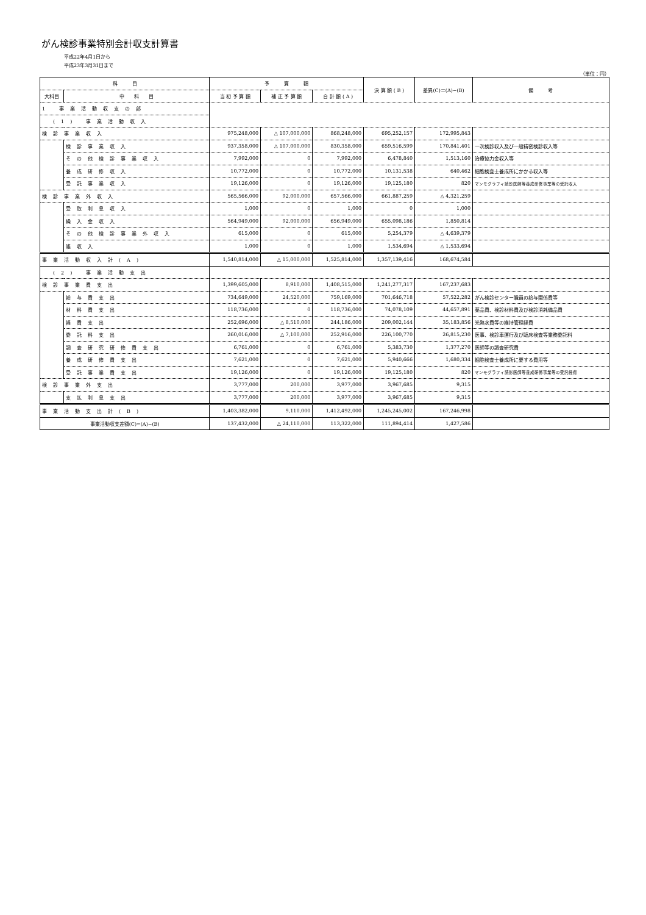がん検診事業特別会計収支計算書
平成22年4月1日から
平成23年3月31日まで
（単位：円）
| 科 目 | | 予 算 額 | | | 決 算 額 ( B ) | 差異(C)＝(A)−(B) | 備 考 |
| --- | --- | --- | --- | --- | --- | --- | --- |
| 大科目 | 中 科 目 | 当 初 予 算 額 | 補 正 予 算 額 | 合 計 額 ( A ) | | | |
| 1 事業活動収支の部 | | | | | | | |
| (1) 事業活動収入 | | | | | | | |
| 検診事業収入 | | 975,248,000 | △ 107,000,000 | 868,248,000 | 695,252,157 | 172,995,843 | |
| | 検診事業収入 | 937,358,000 | △ 107,000,000 | 830,358,000 | 659,516,599 | 170,841,401 | 一次検診収入及び一般精密検診収入等 |
| | その他検診事業収入 | 7,992,000 | 0 | 7,992,000 | 6,478,840 | 1,513,160 | 治療協力金収入等 |
| | 養成研修収入 | 10,772,000 | 0 | 10,772,000 | 10,131,538 | 640,462 | 細胞検査士養成所にかかる収入等 |
| | 受託事業収入 | 19,126,000 | 0 | 19,126,000 | 19,125,180 | 820 | マンモグラフィ読影医師等養成研修事業等の受託収入 |
| 検診事業外収入 | | 565,566,000 | 92,000,000 | 657,566,000 | 661,887,259 | △ 4,321,259 | |
| | 受取利息収入 | 1,000 | 0 | 1,000 | 0 | 1,000 | |
| | 繰入金収入 | 564,949,000 | 92,000,000 | 656,949,000 | 655,098,186 | 1,850,814 | |
| | その他検診事業外収入 | 615,000 | 0 | 615,000 | 5,254,379 | △ 4,639,379 | |
| | 雑収入 | 1,000 | 0 | 1,000 | 1,534,694 | △ 1,533,694 | |
| 事業活動収入計(A) | | 1,540,814,000 | △ 15,000,000 | 1,525,814,000 | 1,357,139,416 | 168,674,584 | |
| (2) 事業活動支出 | | | | | | | |
| 検診事業費支出 | | 1,399,605,000 | 8,910,000 | 1,408,515,000 | 1,241,277,317 | 167,237,683 | |
| | 給与費支出 | 734,649,000 | 24,520,000 | 759,169,000 | 701,646,718 | 57,522,282 | がん検診センター職員の給与関係費等 |
| | 材料費支出 | 118,736,000 | 0 | 118,736,000 | 74,078,109 | 44,657,891 | 薬品費、検診材料費及び検診消耗備品費 |
| | 経費支出 | 252,696,000 | △ 8,510,000 | 244,186,000 | 209,002,144 | 35,183,856 | 光熱水費等の維持管理経費 |
| | 委託料支出 | 260,016,000 | △ 7,100,000 | 252,916,000 | 226,100,770 | 26,815,230 | 医事、検診車運行及び臨床検査等業務委託料 |
| | 調査研究研修費支出 | 6,761,000 | 0 | 6,761,000 | 5,383,730 | 1,377,270 | 医師等の調査研究費 |
| | 養成研修費支出 | 7,621,000 | 0 | 7,621,000 | 5,940,666 | 1,680,334 | 細胞検査士養成所に要する費用等 |
| | 受託事業費支出 | 19,126,000 | 0 | 19,126,000 | 19,125,180 | 820 | マンモグラフィ読影医師等養成研修事業等の受託経費 |
| 検診事業外支出 | | 3,777,000 | 200,000 | 3,977,000 | 3,967,685 | 9,315 | |
| | 支払利息支出 | 3,777,000 | 200,000 | 3,977,000 | 3,967,685 | 9,315 | |
| 事業活動支出計(B) | | 1,403,382,000 | 9,110,000 | 1,412,492,000 | 1,245,245,002 | 167,246,998 | |
| 事業活動収支差額(C)=(A)−(B) | | 137,432,000 | △ 24,110,000 | 113,322,000 | 111,894,414 | 1,427,586 | |